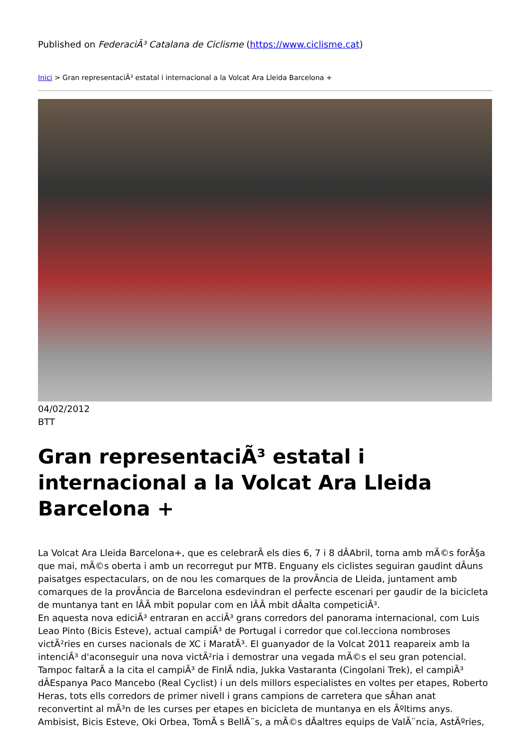Published on FederaciÃ³ Catalana de Ciclisme (https://www.ciclisme.cat)
Inici > Gran representaciÃ³ estatal i internacional a la Volcat Ara Lleida Barcelona +
04/02/2012
BTT
Gran representaciÃ³ estatal i internacional a la Volcat Ara Lleida Barcelona +
La Volcat Ara Lleida Barcelona+, que es celebrarÃ els dies 6, 7 i 8 dÂAbril, torna amb mÃ©s forÃ§a que mai, mÃ©s oberta i amb un recorregut pur MTB. Enguany els ciclistes seguiran gaudint dÂuns paisatges espectaculars, on de nou les comarques de la provÃncia de Lleida, juntament amb comarques de la provÃncia de Barcelona esdevindran el perfecte escenari per gaudir de la bicicleta de muntanya tant en lÂÃ mbit popular com en lÂÃ mbit dÂalta competiciÃ³.
En aquesta nova ediciÃ³ entraran en acciÃ³ grans corredors del panorama internacional, com Luis Leao Pinto (Bicis Esteve), actual campiÃ³ de Portugal i corredor que col.lecciona nombroses victÃ²ries en curses nacionals de XC i MaratÃ³. El guanyador de la Volcat 2011 reapareix amb la intenciÃ³ d'aconseguir una nova victÃ²ria i demostrar una vegada mÃ©s el seu gran potencial.
Tampoc faltarÃ a la cita el campiÃ³ de FinlÃ ndia, Jukka Vastaranta (Cingolani Trek), el campiÃ³ dÂEspanya Paco Mancebo (Real Cyclist) i un dels millors especialistes en voltes per etapes, Roberto Heras, tots ells corredors de primer nivell i grans campions de carretera que sÂhan anat reconvertint al mÃ³n de les curses per etapes en bicicleta de muntanya en els Ãºltims anys.
Ambisist, Bicis Esteve, Oki Orbea, TomÃ s BellÃ¨s, a mÃ©s dÂaltres equips de ValÃ¨ncia, AstÃºries,